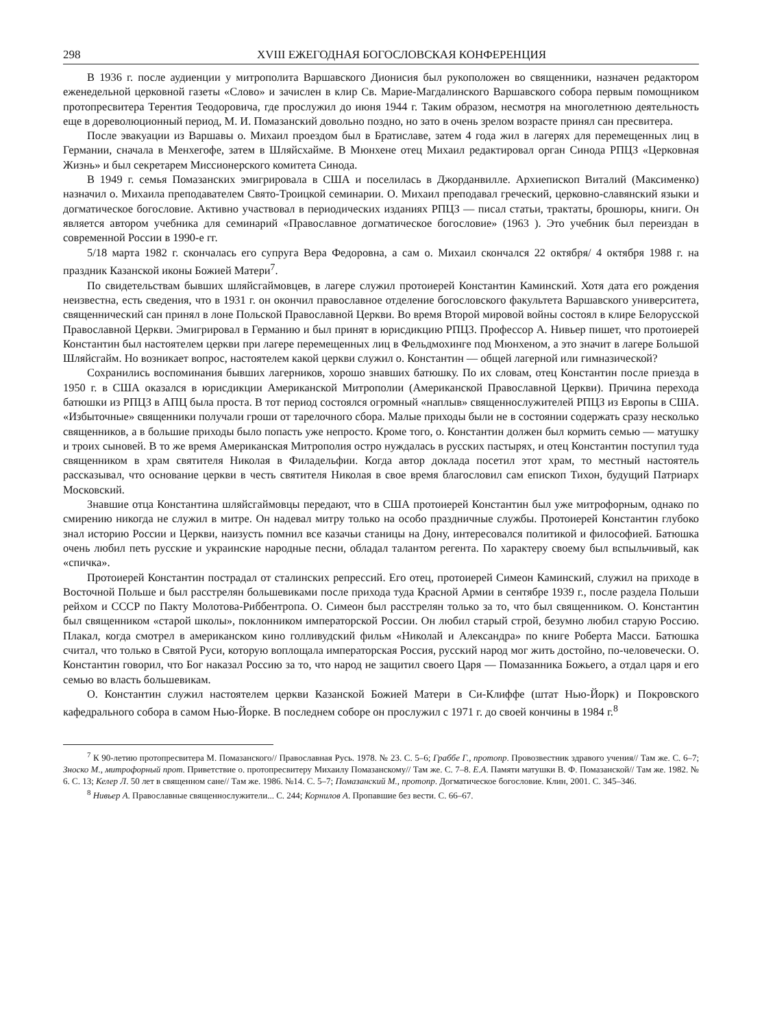298 XVIII ЕЖЕГОДНАЯ БОГОСЛОВСКАЯ КОНФЕРЕНЦИЯ
В 1936 г. после аудиенции у митрополита Варшавского Дионисия был рукоположен во священники, назначен редактором еженедельной церковной газеты «Слово» и зачислен в клир Св. Марие-Магдалинского Варшавского собора первым помощником протопресвитера Терентия Теодоровича, где прослужил до июня 1944 г. Таким образом, несмотря на многолетнюю деятельность еще в дореволюционный период, М. И. Помазанский довольно поздно, но зато в очень зрелом возрасте принял сан пресвитера.
После эвакуации из Варшавы о. Михаил проездом был в Братиславе, затем 4 года жил в лагерях для перемещенных лиц в Германии, сначала в Менхегофе, затем в Шляйсхайме. В Мюнхене отец Михаил редактировал орган Синода РПЦЗ «Церковная Жизнь» и был секретарем Миссионерского комитета Синода.
В 1949 г. семья Помазанских эмигрировала в США и поселилась в Джорданвилле. Архиепископ Виталий (Максименко) назначил о. Михаила преподавателем Свято-Троицкой семинарии. О. Михаил преподавал греческий, церковно-славянский языки и догматическое богословие. Активно участвовал в периодических изданиях РПЦЗ — писал статьи, трактаты, брошюры, книги. Он является автором учебника для семинарий «Православное догматическое богословие» (1963 ). Это учебник был переиздан в современной России в 1990-е гг.
5/18 марта 1982 г. скончалась его супруга Вера Федоровна, а сам о. Михаил скончался 22 октября/ 4 октября 1988 г. на праздник Казанской иконы Божией Матери<sup>7</sup>.
По свидетельствам бывших шляйсгаймовцев, в лагере служил протоиерей Константин Каминский. Хотя дата его рождения неизвестна, есть сведения, что в 1931 г. он окончил православное отделение богословского факультета Варшавского университета, священнический сан принял в лоне Польской Православной Церкви. Во время Второй мировой войны состоял в клире Белорусской Православной Церкви. Эмигрировал в Германию и был принят в юрисдикцию РПЦЗ. Профессор А. Нивьер пишет, что протоиерей Константин был настоятелем церкви при лагере перемещенных лиц в Фельдмохинге под Мюнхеном, а это значит в лагере Большой Шляйсгайм. Но возникает вопрос, настоятелем какой церкви служил о. Константин — общей лагерной или гимназической?
Сохранились воспоминания бывших лагерников, хорошо знавших батюшку. По их словам, отец Константин после приезда в 1950 г. в США оказался в юрисдикции Американской Митрополии (Американской Православной Церкви). Причина перехода батюшки из РПЦЗ в АПЦ была проста. В тот период состоялся огромный «наплыв» священнослужителей РПЦЗ из Европы в США. «Избыточные» священники получали гроши от тарелочного сбора. Малые приходы были не в состоянии содержать сразу несколько священников, а в большие приходы было попасть уже непросто. Кроме того, о. Константин должен был кормить семью — матушку и троих сыновей. В то же время Американская Митрополия остро нуждалась в русских пастырях, и отец Константин поступил туда священником в храм святителя Николая в Филадельфии. Когда автор доклада посетил этот храм, то местный настоятель рассказывал, что основание церкви в честь святителя Николая в свое время благословил сам епископ Тихон, будущий Патриарх Московский.
Знавшие отца Константина шляйсгаймовцы передают, что в США протоиерей Константин был уже митрофорным, однако по смирению никогда не служил в митре. Он надевал митру только на особо праздничные службы. Протоиерей Константин глубоко знал историю России и Церкви, наизусть помнил все казачьи станицы на Дону, интересовался политикой и философией. Батюшка очень любил петь русские и украинские народные песни, обладал талантом регента. По характеру своему был вспыльчивый, как «спичка».
Протоиерей Константин пострадал от сталинских репрессий. Его отец, протоиерей Симеон Каминский, служил на приходе в Восточной Польше и был расстрелян большевиками после прихода туда Красной Армии в сентябре 1939 г., после раздела Польши рейхом и СССР по Пакту Молотова-Риббентропа. О. Симеон был расстрелян только за то, что был священником. О. Константин был священником «старой школы», поклонником императорской России. Он любил старый строй, безумно любил старую Россию. Плакал, когда смотрел в американском кино голливудский фильм «Николай и Александра» по книге Роберта Масси. Батюшка считал, что только в Святой Руси, которую воплощала императорская Россия, русский народ мог жить достойно, по-человечески. О. Константин говорил, что Бог наказал Россию за то, что народ не защитил своего Царя — Помазанника Божьего, а отдал царя и его семью во власть большевикам.
О. Константин служил настоятелем церкви Казанской Божией Матери в Си-Клиффе (штат Нью-Йорк) и Покровского кафедрального собора в самом Нью-Йорке. В последнем соборе он прослужил с 1971 г. до своей кончины в 1984 г.<sup>8</sup>
<sup>7</sup> К 90-летию протопресвитера М. Помазанского// Православная Русь. 1978. № 23. С. 5–6; Граббе Г., протопр. Провозвестник здравого учения// Там же. С. 6–7; Зноско М., митрофорный прот. Приветствие о. протопресвитеру Михаилу Помазанскому// Там же. С. 7–8. Е.А. Памяти матушки В. Ф. Помазанской// Там же. 1982. № 6. С. 13; Келер Л. 50 лет в священном сане// Там же. 1986. №14. С. 5–7; Помазанский М., протопр. Догматическое богословие. Клин, 2001. С. 345–346.
<sup>8</sup> Нивьер А. Православные священнослужители... С. 244; Корнилов А. Пропавшие без вести. С. 66–67.